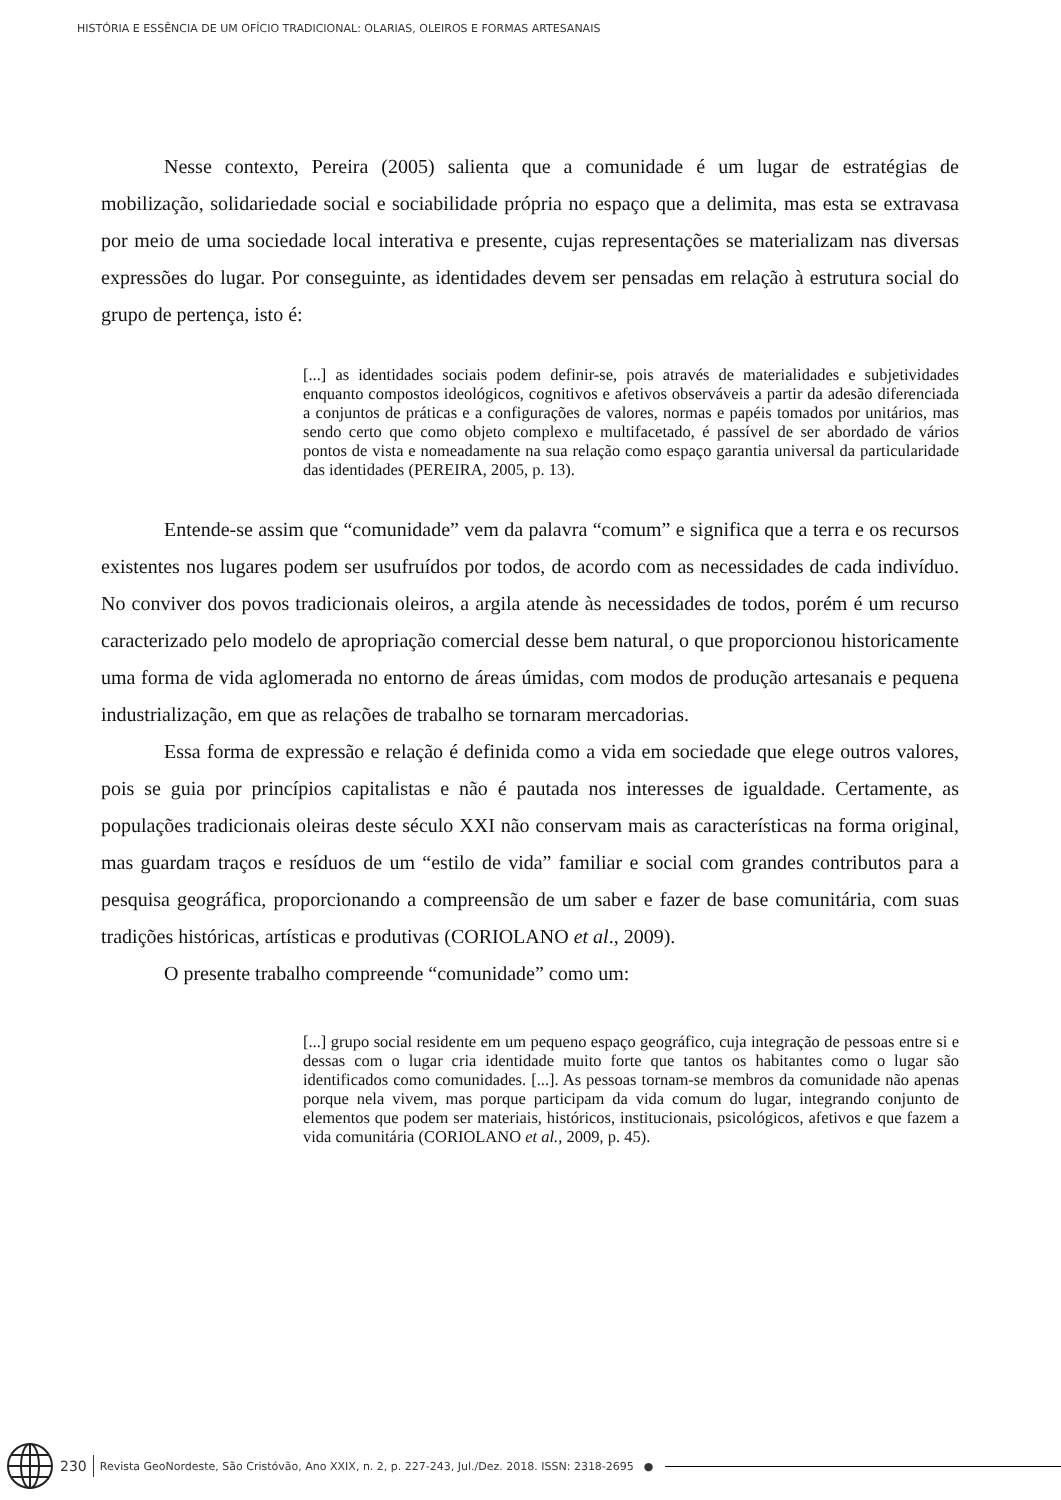HISTÓRIA E ESSÊNCIA DE UM OFÍCIO TRADICIONAL: OLARIAS, OLEIROS E FORMAS ARTESANAIS
Nesse contexto, Pereira (2005) salienta que a comunidade é um lugar de estratégias de mobilização, solidariedade social e sociabilidade própria no espaço que a delimita, mas esta se extravasa por meio de uma sociedade local interativa e presente, cujas representações se materializam nas diversas expressões do lugar. Por conseguinte, as identidades devem ser pensadas em relação à estrutura social do grupo de pertença, isto é:
[...] as identidades sociais podem definir-se, pois através de materialidades e subjetividades enquanto compostos ideológicos, cognitivos e afetivos observáveis a partir da adesão diferenciada a conjuntos de práticas e a configurações de valores, normas e papéis tomados por unitários, mas sendo certo que como objeto complexo e multifacetado, é passível de ser abordado de vários pontos de vista e nomeadamente na sua relação como espaço garantia universal da particularidade das identidades (PEREIRA, 2005, p. 13).
Entende-se assim que “comunidade” vem da palavra “comum” e significa que a terra e os recursos existentes nos lugares podem ser usufruídos por todos, de acordo com as necessidades de cada indivíduo. No conviver dos povos tradicionais oleiros, a argila atende às necessidades de todos, porém é um recurso caracterizado pelo modelo de apropriação comercial desse bem natural, o que proporcionou historicamente uma forma de vida aglomerada no entorno de áreas úmidas, com modos de produção artesanais e pequena industrialização, em que as relações de trabalho se tornaram mercadorias.
Essa forma de expressão e relação é definida como a vida em sociedade que elege outros valores, pois se guia por princípios capitalistas e não é pautada nos interesses de igualdade. Certamente, as populações tradicionais oleiras deste século XXI não conservam mais as características na forma original, mas guardam traços e resíduos de um “estilo de vida” familiar e social com grandes contributos para a pesquisa geográfica, proporcionando a compreensão de um saber e fazer de base comunitária, com suas tradições históricas, artísticas e produtivas (CORIOLANO et al., 2009).
O presente trabalho compreende “comunidade” como um:
[...] grupo social residente em um pequeno espaço geográfico, cuja integração de pessoas entre si e dessas com o lugar cria identidade muito forte que tantos os habitantes como o lugar são identificados como comunidades. [...]. As pessoas tornam-se membros da comunidade não apenas porque nela vivem, mas porque participam da vida comum do lugar, integrando conjunto de elementos que podem ser materiais, históricos, institucionais, psicológicos, afetivos e que fazem a vida comunitária (CORIOLANO et al., 2009, p. 45).
230 Revista GeoNordeste, São Cristóvão, Ano XXIX, n. 2, p. 227-243, Jul./Dez. 2018. ISSN: 2318-2695 ●